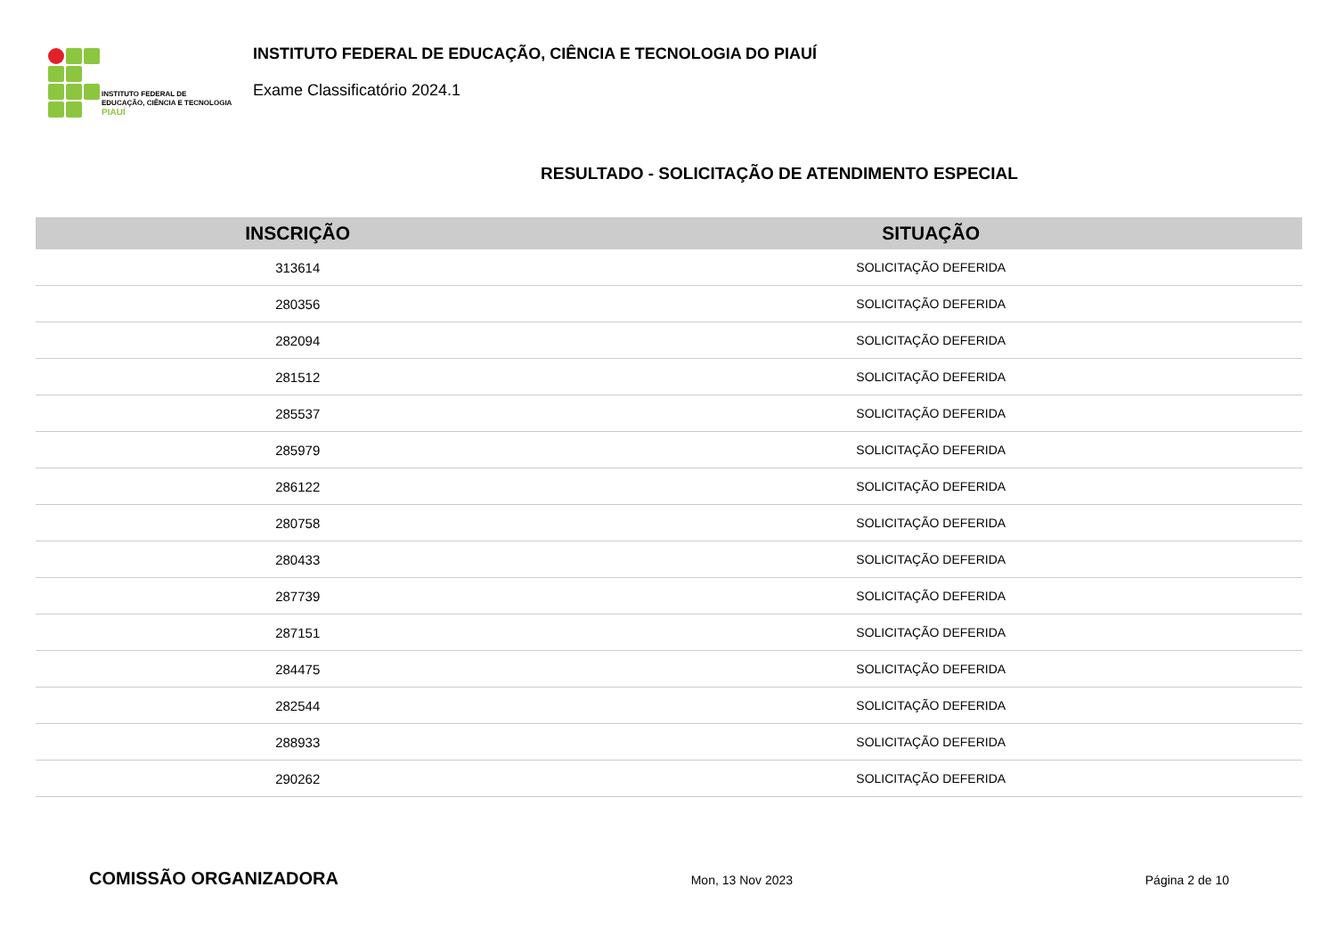INSTITUTO FEDERAL DE
EDUCAÇÃO, CIÊNCIA E TECNOLOGIA
PIAUÍ
INSTITUTO FEDERAL DE EDUCAÇÃO, CIÊNCIA E TECNOLOGIA DO PIAUÍ
Exame Classificatório 2024.1
RESULTADO - SOLICITAÇÃO DE ATENDIMENTO ESPECIAL
| INSCRIÇÃO | SITUAÇÃO |
| --- | --- |
| 313614 | SOLICITAÇÃO DEFERIDA |
| 280356 | SOLICITAÇÃO DEFERIDA |
| 282094 | SOLICITAÇÃO DEFERIDA |
| 281512 | SOLICITAÇÃO DEFERIDA |
| 285537 | SOLICITAÇÃO DEFERIDA |
| 285979 | SOLICITAÇÃO DEFERIDA |
| 286122 | SOLICITAÇÃO DEFERIDA |
| 280758 | SOLICITAÇÃO DEFERIDA |
| 280433 | SOLICITAÇÃO DEFERIDA |
| 287739 | SOLICITAÇÃO DEFERIDA |
| 287151 | SOLICITAÇÃO DEFERIDA |
| 284475 | SOLICITAÇÃO DEFERIDA |
| 282544 | SOLICITAÇÃO DEFERIDA |
| 288933 | SOLICITAÇÃO DEFERIDA |
| 290262 | SOLICITAÇÃO DEFERIDA |
COMISSÃO ORGANIZADORA Mon, 13 Nov 2023 Página 2 de 10